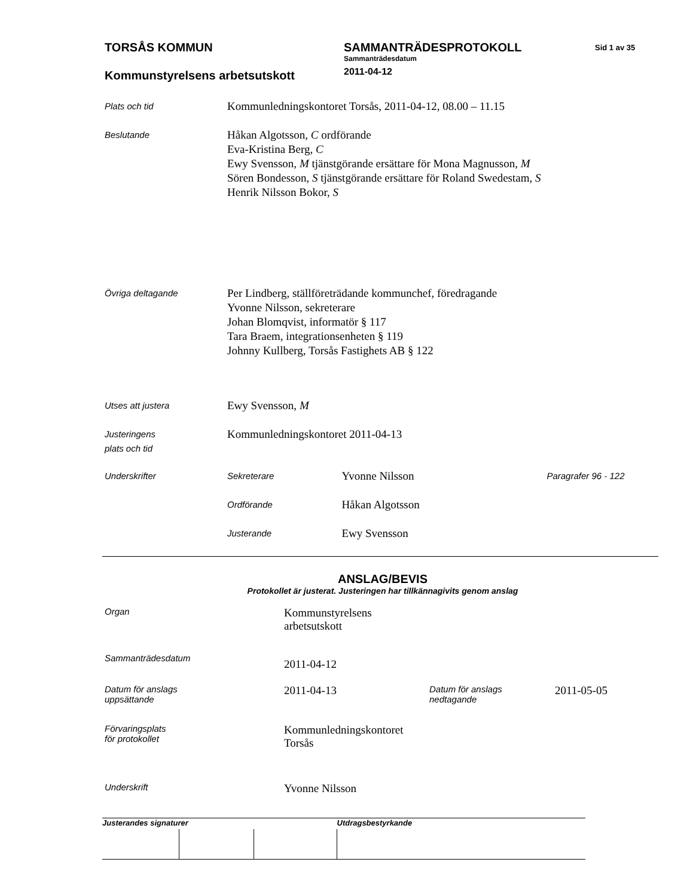TORSÅS KOMMUN
Kommunstyrelsens arbetsutskott
SAMMANTRÄDESPROTOKOLL
Sammanträdesdatum
2011-04-12
Sid 1 av 35
Plats och tid
Kommunledningskontoret Torsås, 2011-04-12, 08.00 – 11.15
Beslutande
Håkan Algotsson, C ordförande
Eva-Kristina Berg, C
Ewy Svensson, M tjänstgörande ersättare för Mona Magnusson, M
Sören Bondesson, S tjänstgörande ersättare för Roland Swedestam, S
Henrik Nilsson Bokor, S
Övriga deltagande
Per Lindberg, ställföreträdande kommunchef, föredragande
Yvonne Nilsson, sekreterare
Johan Blomqvist, informatör § 117
Tara Braem, integrationsenheten § 119
Johnny Kullberg, Torsås Fastighets AB § 122
Utses att justera
Ewy Svensson, M
Justeringens
plats och tid
Kommunledningskontoret 2011-04-13
Underskrifter
| Sekreterare | Yvonne Nilsson | Paragrafer 96 - 122 |
| Ordförande | Håkan Algotsson | |
| Justerande | Ewy Svensson | |
ANSLAG/BEVIS
Protokollet är justerat. Justeringen har tillkännagivits genom anslag
| Organ | Kommunstyrelsens arbetsutskott | | |
| Sammanträdesdatum | 2011-04-12 | | |
| Datum för anslags uppsättande | 2011-04-13 | Datum för anslags nedtagande | 2011-05-05 |
| Förvaringsplats för protokollet | Kommunledningskontoret Torsås | | |
| Underskrift | Yvonne Nilsson | | |
| Justerandes signaturer | | | Utdragsbestyrkande |